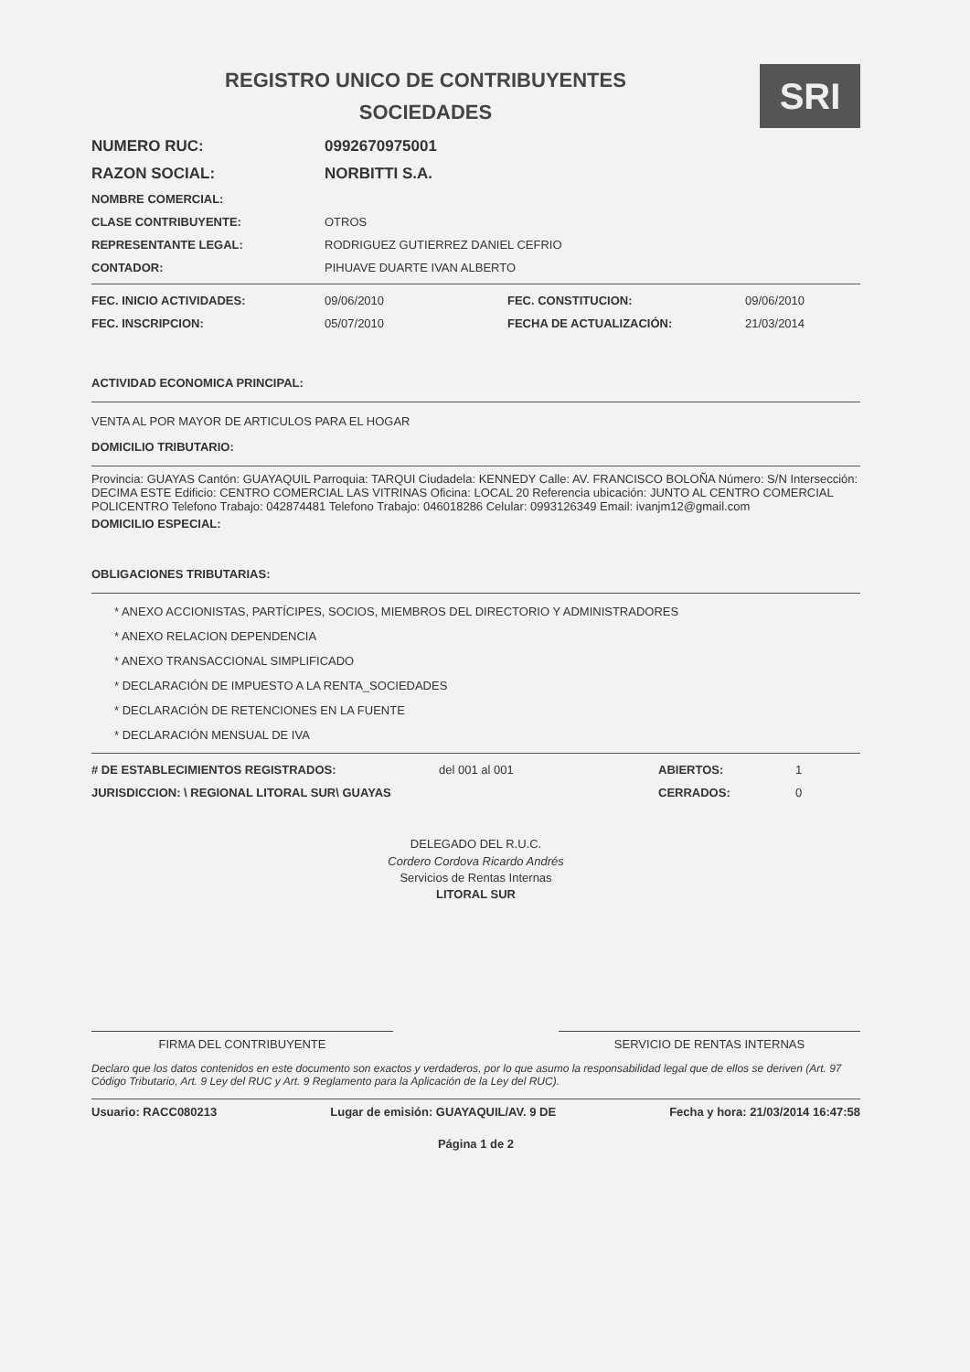REGISTRO UNICO DE CONTRIBUYENTES
SOCIEDADES
SRI
NUMERO RUC: 0992670975001
RAZON SOCIAL: NORBITTI S.A.
NOMBRE COMERCIAL:
CLASE CONTRIBUYENTE: OTROS
REPRESENTANTE LEGAL: RODRIGUEZ GUTIERREZ DANIEL CEFRIO
CONTADOR: PIHUAVE DUARTE IVAN ALBERTO
FEC. INICIO ACTIVIDADES: 09/06/2010 FEC. CONSTITUCION: 09/06/2010 FEC. INSCRIPCION: 05/07/2010 FECHA DE ACTUALIZACIÓN: 21/03/2014
ACTIVIDAD ECONOMICA PRINCIPAL:
VENTA AL POR MAYOR DE ARTICULOS PARA EL HOGAR
DOMICILIO TRIBUTARIO:
Provincia: GUAYAS Cantón: GUAYAQUIL Parroquia: TARQUI Ciudadela: KENNEDY Calle: AV. FRANCISCO BOLOÑA Número: S/N Intersección: DECIMA ESTE Edificio: CENTRO COMERCIAL LAS VITRINAS Oficina: LOCAL 20 Referencia ubicación: JUNTO AL CENTRO COMERCIAL POLICENTRO Telefono Trabajo: 042874481 Telefono Trabajo: 046018286 Celular: 0993126349 Email: ivanjm12@gmail.com
DOMICILIO ESPECIAL:
OBLIGACIONES TRIBUTARIAS:
* ANEXO ACCIONISTAS, PARTÍCIPES, SOCIOS, MIEMBROS DEL DIRECTORIO Y ADMINISTRADORES
* ANEXO RELACION DEPENDENCIA
* ANEXO TRANSACCIONAL SIMPLIFICADO
* DECLARACIÓN DE IMPUESTO A LA RENTA_SOCIEDADES
* DECLARACIÓN DE RETENCIONES EN LA FUENTE
* DECLARACIÓN MENSUAL DE IVA
# DE ESTABLECIMIENTOS REGISTRADOS: del 001 al 001 ABIERTOS: 1 JURISDICCION: \ REGIONAL LITORAL SUR\ GUAYAS CERRADOS: 0
DELEGADO DEL R.U.C.
Cordero Cordova Ricardo Andrés
Servicios de Rentas Internas
LITORAL SUR
FIRMA DEL CONTRIBUYENTE SERVICIO DE RENTAS INTERNAS
Declaro que los datos contenidos en este documento son exactos y verdaderos, por lo que asumo la responsabilidad legal que de ellos se deriven (Art. 97 Código Tributario, Art. 9 Ley del RUC y Art. 9 Reglamento para la Aplicación de la Ley del RUC).
Usuario: RACC080213 Lugar de emisión: GUAYAQUIL/AV. 9 DE Fecha y hora: 21/03/2014 16:47:58
Página 1 de 2